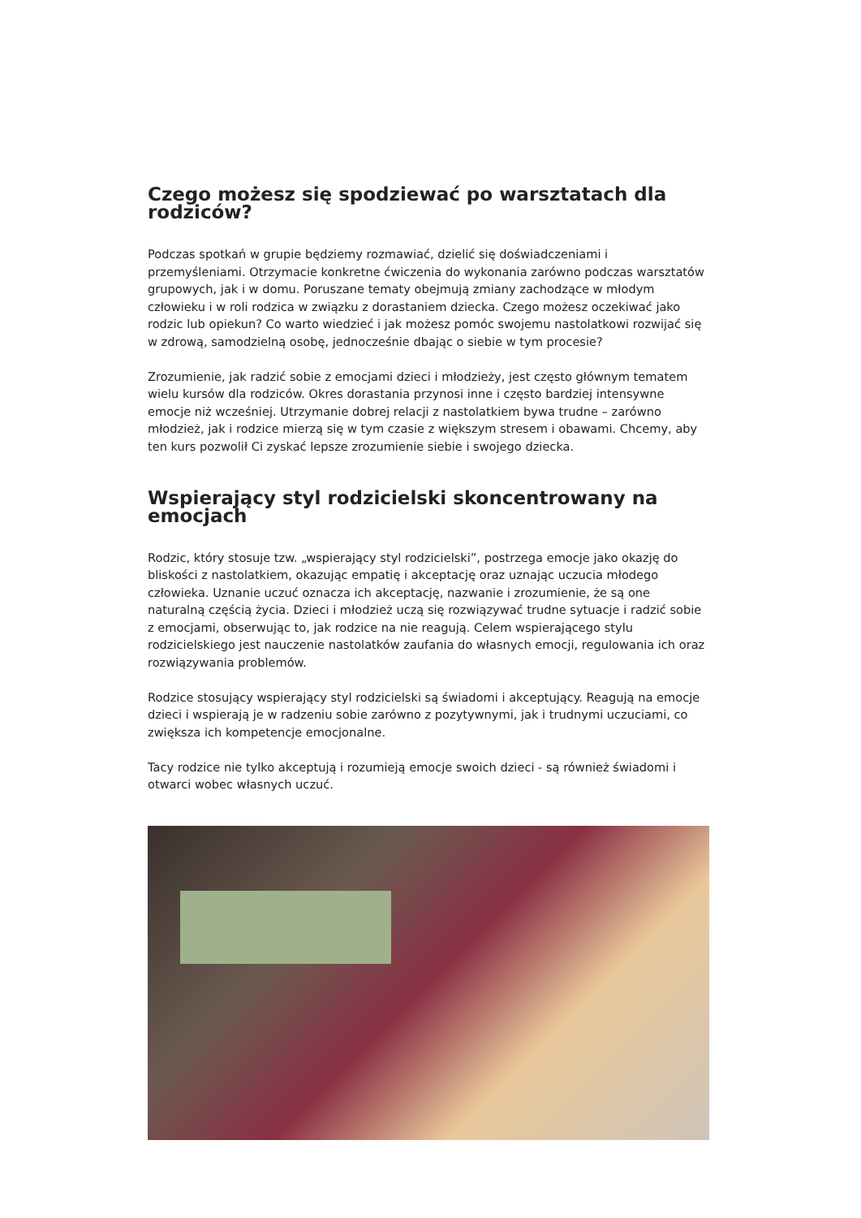Czego możesz się spodziewać po warsztatach dla rodziców?
Podczas spotkań w grupie będziemy rozmawiać, dzielić się doświadczeniami i przemyśleniami. Otrzymacie konkretne ćwiczenia do wykonania zarówno podczas warsztatów grupowych, jak i w domu. Poruszane tematy obejmują zmiany zachodzące w młodym człowieku i w roli rodzica w związku z dorastaniem dziecka. Czego możesz oczekiwać jako rodzic lub opiekun? Co warto wiedzieć i jak możesz pomóc swojemu nastolatkowi rozwijać się w zdrową, samodzielną osobę, jednocześnie dbając o siebie w tym procesie?
Zrozumienie, jak radzić sobie z emocjami dzieci i młodzieży, jest często głównym tematem wielu kursów dla rodziców. Okres dorastania przynosi inne i często bardziej intensywne emocje niż wcześniej. Utrzymanie dobrej relacji z nastolatkiem bywa trudne – zarówno młodzież, jak i rodzice mierzą się w tym czasie z większym stresem i obawami. Chcemy, aby ten kurs pozwolił Ci zyskać lepsze zrozumienie siebie i swojego dziecka.
Wspierający styl rodzicielski skoncentrowany na emocjach
Rodzic, który stosuje tzw. „wspierający styl rodzicielski”, postrzega emocje jako okazję do bliskości z nastolatkiem, okazując empatię i akceptację oraz uznając uczucia młodego człowieka. Uznanie uczuć oznacza ich akceptację, nazwanie i zrozumienie, że są one naturalną częścią życia. Dzieci i młodzież uczą się rozwiązywać trudne sytuacje i radzić sobie z emocjami, obserwując to, jak rodzice na nie reagują. Celem wspierającego stylu rodzicielskiego jest nauczenie nastolatków zaufania do własnych emocji, regulowania ich oraz rozwiązywania problemów.
Rodzice stosujący wspierający styl rodzicielski są świadomi i akceptujący. Reagują na emocje dzieci i wspierają je w radzeniu sobie zarówno z pozytywnymi, jak i trudnymi uczuciami, co zwiększa ich kompetencje emocjonalne.
Tacy rodzice nie tylko akceptują i rozumieją emocje swoich dzieci - są również świadomi i otwarci wobec własnych uczuć.